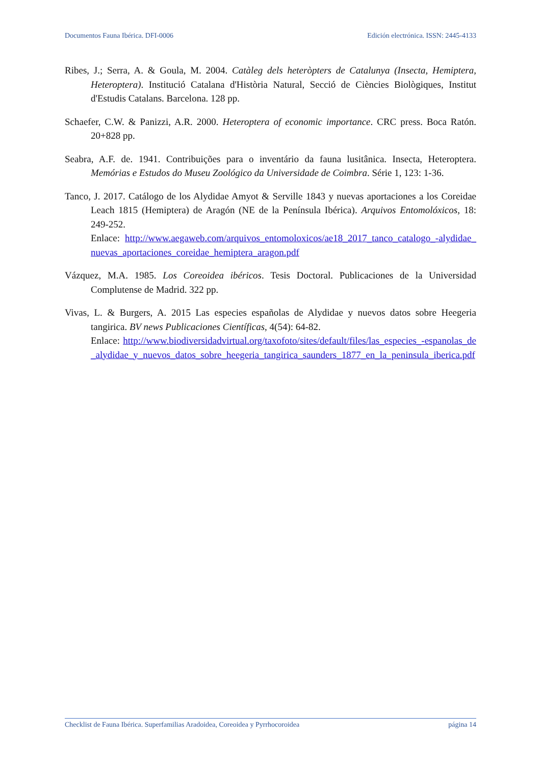Documentos Fauna Ibérica. DFI-0006 Edición electrónica. ISSN: 2445-4133
Ribes, J.; Serra, A. & Goula, M. 2004. Catàleg dels heteròpters de Catalunya (Insecta, Hemiptera, Heteroptera). Institució Catalana d'Història Natural, Secció de Ciències Biològiques, Institut d'Estudis Catalans. Barcelona. 128 pp.
Schaefer, C.W. & Panizzi, A.R. 2000. Heteroptera of economic importance. CRC press. Boca Ratón. 20+828 pp.
Seabra, A.F. de. 1941. Contribuições para o inventário da fauna lusitânica. Insecta, Heteroptera. Memórias e Estudos do Museu Zoológico da Universidade de Coimbra. Série 1, 123: 1-36.
Tanco, J. 2017. Catálogo de los Alydidae Amyot & Serville 1843 y nuevas aportaciones a los Coreidae Leach 1815 (Hemiptera) de Aragón (NE de la Península Ibérica). Arquivos Entomolóxicos, 18: 249-252.
Enlace: http://www.aegaweb.com/arquivos_entomoloxicos/ae18_2017_tanco_catalogo_-alydidae_nuevas_aportaciones_coreidae_hemiptera_aragon.pdf
Vázquez, M.A. 1985. Los Coreoidea ibéricos. Tesis Doctoral. Publicaciones de la Universidad Complutense de Madrid. 322 pp.
Vivas, L. & Burgers, A. 2015 Las especies españolas de Alydidae y nuevos datos sobre Heegeria tangirica. BV news Publicaciones Científicas, 4(54): 64-82.
Enlace: http://www.biodiversidadvirtual.org/taxofoto/sites/default/files/las_especies_-espanolas_de_alydidae_y_nuevos_datos_sobre_heegeria_tangirica_saunders_1877_en_la_peninsula_iberica.pdf
Checklist de Fauna Ibérica. Superfamilias Aradoidea, Coreoidea y Pyrrhocoroidea página 14